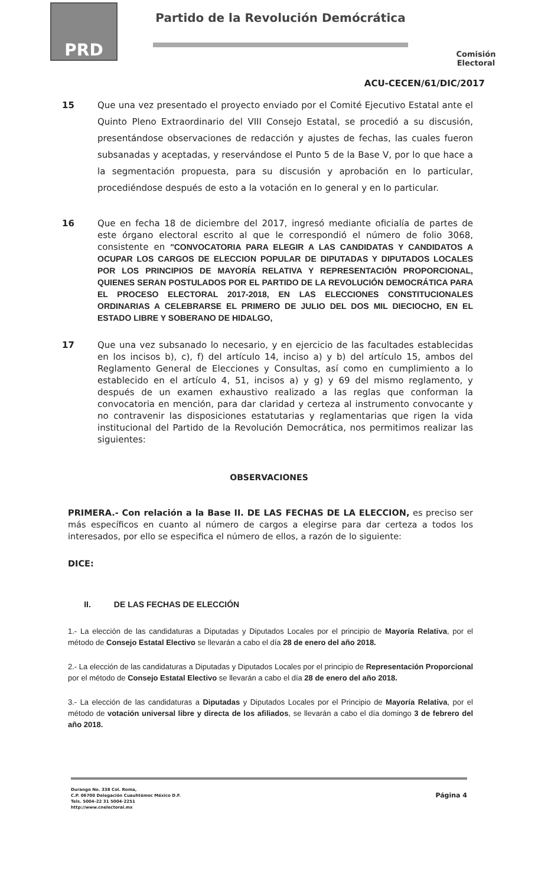PRD
Partido de la Revolución Demócrática
Comisión Electoral
ACU-CECEN/61/DIC/2017
15 Que una vez presentado el proyecto enviado por el Comité Ejecutivo Estatal ante el Quinto Pleno Extraordinario del VIII Consejo Estatal, se procedió a su discusión, presentándose observaciones de redacción y ajustes de fechas, las cuales fueron subsanadas y aceptadas, y reservándose el Punto 5 de la Base V, por lo que hace a la segmentación propuesta, para su discusión y aprobación en lo particular, procediéndose después de esto a la votación en lo general y en lo particular.
16 Que en fecha 18 de diciembre del 2017, ingresó mediante oficialía de partes de este órgano electoral escrito al que le correspondió el número de folio 3068, consistente en "CONVOCATORIA PARA ELEGIR A LAS CANDIDATAS Y CANDIDATOS A OCUPAR LOS CARGOS DE ELECCION POPULAR DE DIPUTADAS Y DIPUTADOS LOCALES POR LOS PRINCIPIOS DE MAYORÍA RELATIVA Y REPRESENTACIÓN PROPORCIONAL, QUIENES SERAN POSTULADOS POR EL PARTIDO DE LA REVOLUCIÓN DEMOCRÁTICA PARA EL PROCESO ELECTORAL 2017-2018, EN LAS ELECCIONES CONSTITUCIONALES ORDINARIAS A CELEBRARSE EL PRIMERO DE JULIO DEL DOS MIL DIECIOCHO, EN EL ESTADO LIBRE Y SOBERANO DE HIDALGO,
17 Que una vez subsanado lo necesario, y en ejercicio de las facultades establecidas en los incisos b), c), f) del artículo 14, inciso a) y b) del artículo 15, ambos del Reglamento General de Elecciones y Consultas, así como en cumplimiento a lo establecido en el artículo 4, 51, incisos a) y g) y 69 del mismo reglamento, y después de un examen exhaustivo realizado a las reglas que conforman la convocatoria en mención, para dar claridad y certeza al instrumento convocante y no contravenir las disposiciones estatutarias y reglamentarias que rigen la vida institucional del Partido de la Revolución Democrática, nos permitimos realizar las siguientes:
OBSERVACIONES
PRIMERA.- Con relación a la Base II. DE LAS FECHAS DE LA ELECCION, es preciso ser más específicos en cuanto al número de cargos a elegirse para dar certeza a todos los interesados, por ello se especifica el número de ellos, a razón de lo siguiente:
DICE:
II. DE LAS FECHAS DE ELECCIÓN
1.- La elección de las candidaturas a Diputadas y Diputados Locales por el principio de Mayoría Relativa, por el método de Consejo Estatal Electivo se llevarán a cabo el día 28 de enero del año 2018.
2.- La elección de las candidaturas a Diputadas y Diputados Locales por el principio de Representación Proporcional por el método de Consejo Estatal Electivo se llevarán a cabo el día 28 de enero del año 2018.
3.- La elección de las candidaturas a Diputadas y Diputados Locales por el Principio de Mayoría Relativa, por el método de votación universal libre y directa de los afiliados, se llevarán a cabo el día domingo 3 de febrero del año 2018.
Durango No. 338 Col. Roma,
C.P. 06700 Delegación Cuauhtémoc México D.F.
Tels. 5004-22 31 5004-2251
http://www.cnelectoral.mx
Página 4